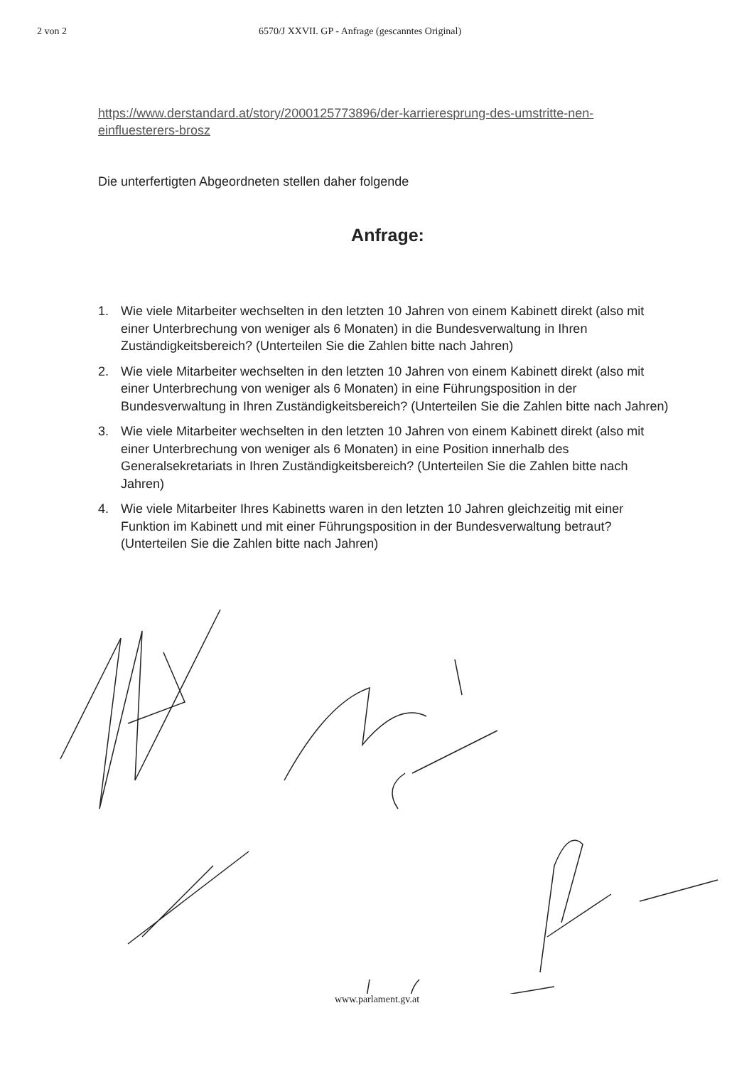2 von 2 6570/J XXVII. GP - Anfrage (gescanntes Original)
https://www.derstandard.at/story/2000125773896/der-karrieresprung-des-umstritte-nen-einfluesterers-brosz
Die unterfertigten Abgeordneten stellen daher folgende
Anfrage:
1. Wie viele Mitarbeiter wechselten in den letzten 10 Jahren von einem Kabinett direkt (also mit einer Unterbrechung von weniger als 6 Monaten) in die Bundesverwaltung in Ihren Zuständigkeitsbereich? (Unterteilen Sie die Zahlen bitte nach Jahren)
2. Wie viele Mitarbeiter wechselten in den letzten 10 Jahren von einem Kabinett direkt (also mit einer Unterbrechung von weniger als 6 Monaten) in eine Führungsposition in der Bundesverwaltung in Ihren Zuständigkeitsbereich? (Unterteilen Sie die Zahlen bitte nach Jahren)
3. Wie viele Mitarbeiter wechselten in den letzten 10 Jahren von einem Kabinett direkt (also mit einer Unterbrechung von weniger als 6 Monaten) in eine Position innerhalb des Generalsekretariats in Ihren Zuständigkeitsbereich? (Unterteilen Sie die Zahlen bitte nach Jahren)
4. Wie viele Mitarbeiter Ihres Kabinetts waren in den letzten 10 Jahren gleichzeitig mit einer Funktion im Kabinett und mit einer Führungsposition in der Bundesverwaltung betraut? (Unterteilen Sie die Zahlen bitte nach Jahren)
www.parlament.gv.at